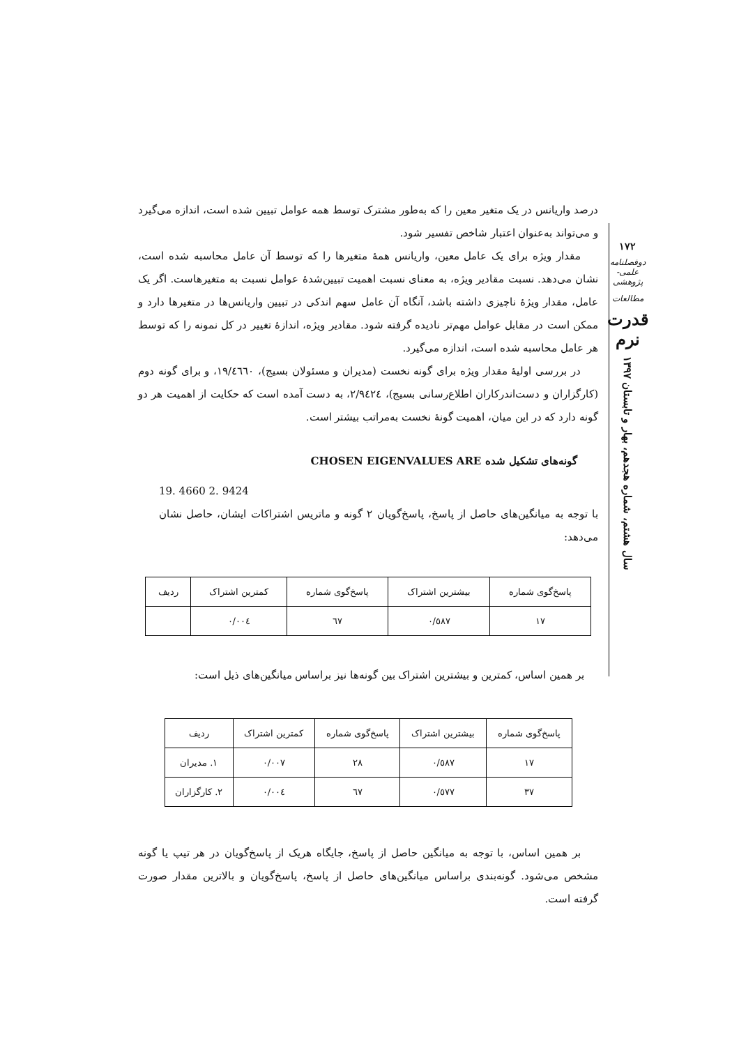درصد واریانس در یک متغیر معین را که به‌طور مشترک توسط همه عوامل تبیین شده است، اندازه می‌گیرد و می‌تواند به‌عنوان اعتبار شاخص تفسیر شود.
مقدار ویژه برای یک عامل معین، واریانس همهٔ متغیرها را که توسط آن عامل محاسبه شده است، نشان می‌دهد. نسبت مقادیر ویژه، به معنای نسبت اهمیت تبیین‌شدهٔ عوامل نسبت به متغیرهاست. اگر یک عامل، مقدار ویژهٔ ناچیزی داشته باشد، آنگاه آن عامل سهم اندکی در تبیین واریانس‌ها در متغیرها دارد و ممکن است در مقابل عوامل مهم‌تر نادیده گرفته شود. مقادیر ویژه، اندازهٔ تغییر در کل نمونه را که توسط هر عامل محاسبه شده است، اندازه می‌گیرد.
در بررسی اولیهٔ مقدار ویژه برای گونه نخست (مدیران و مسئولان بسیج)، ١٩/٤٦٦٠، و برای گونه دوم (کارگزاران و دست‌اندرکاران اطلاع‌رسانی بسیج)، ٢/٩٤٢٤، به دست آمده است که حکایت از اهمیت هر دو گونه دارد که در این میان، اهمیت گونهٔ نخست به‌مراتب بیشتر است.
گونه‌های تشکیل شده CHOSEN EIGENVALUES ARE
19. 4660 2. 9424
با توجه به میانگین‌های حاصل از پاسخ، پاسخ‌گویان ٢ گونه و ماتریس اشتراکات ایشان، حاصل نشان می‌دهد:
| پاسخ‌گوی شماره | بیشترین اشتراک | پاسخ‌گوی شماره | کمترین اشتراک | ردیف |
| --- | --- | --- | --- | --- |
| ١٧ | ٠/٥٨٧ | ٦٧ | ٠/٠٠٤ | |
بر همین اساس، کمترین و بیشترین اشتراک بین گونه‌ها نیز براساس میانگین‌های ذیل است:
| پاسخ‌گوی شماره | بیشترین اشتراک | پاسخ‌گوی شماره | کمترین اشتراک | ردیف |
| --- | --- | --- | --- | --- |
| ١٧ | ٠/٥٨٧ | ٢٨ | ٠/٠٠٧ | ١. مدیران |
| ٣٧ | ٠/٥٧٧ | ٦٧ | ٠/٠٠٤ | ٢. کارگزاران |
بر همین اساس، با توجه به میانگین حاصل از پاسخ، جایگاه هریک از پاسخ‌گویان در هر تیپ یا گونه مشخص می‌شود. گونه‌بندی براساس میانگین‌های حاصل از پاسخ، پاسخ‌گویان و بالاترین مقدار صورت گرفته است.
١٧٢
دوفصلنامه علمی-پژوهشی
مطالعات
قدرت نرم
سال هشتم، شماره هجدهم، بهار و تابستان ١٣٩٧